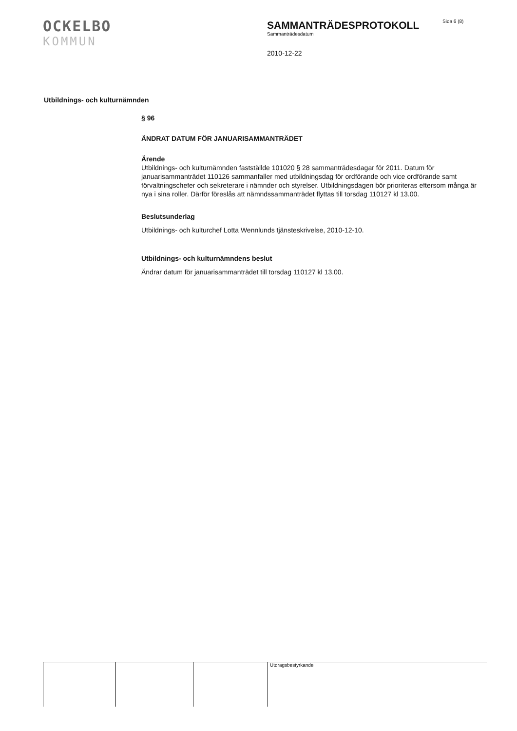OCKELBO
KOMMUN
SAMMANTRÄDESPROTOKOLL
Sammanträdesdatum
2010-12-22
Sida 6 (8)
Utbildnings- och kulturnämnden
§ 96
ÄNDRAT DATUM FÖR JANUARISAMMANTRÄDET
Ärende
Utbildnings- och kulturnämnden fastställde 101020 § 28 sammanträdesdagar för 2011. Datum för januarisammanträdet 110126 sammanfaller med utbildningsdag för ordförande och vice ordförande samt förvaltningschefer och sekreterare i nämnder och styrelser. Utbildningsdagen bör prioriteras eftersom många är nya i sina roller. Därför föreslås att nämndssammanträdet flyttas till torsdag 110127 kl 13.00.
Beslutsunderlag
Utbildnings- och kulturchef Lotta Wennlunds tjänsteskrivelse, 2010-12-10.
Utbildnings- och kulturnämndens beslut
Ändrar datum för januarisammanträdet till torsdag 110127 kl 13.00.
Utdragsbestyrkande